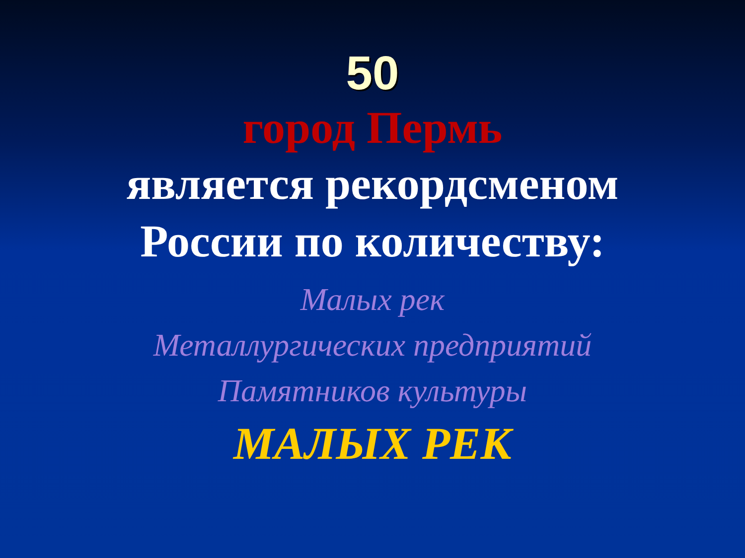50
город Пермь
является рекордсменом
России по количеству:
Малых рек
Металлургических предприятий
Памятников культуры
МАЛЫХ РЕК